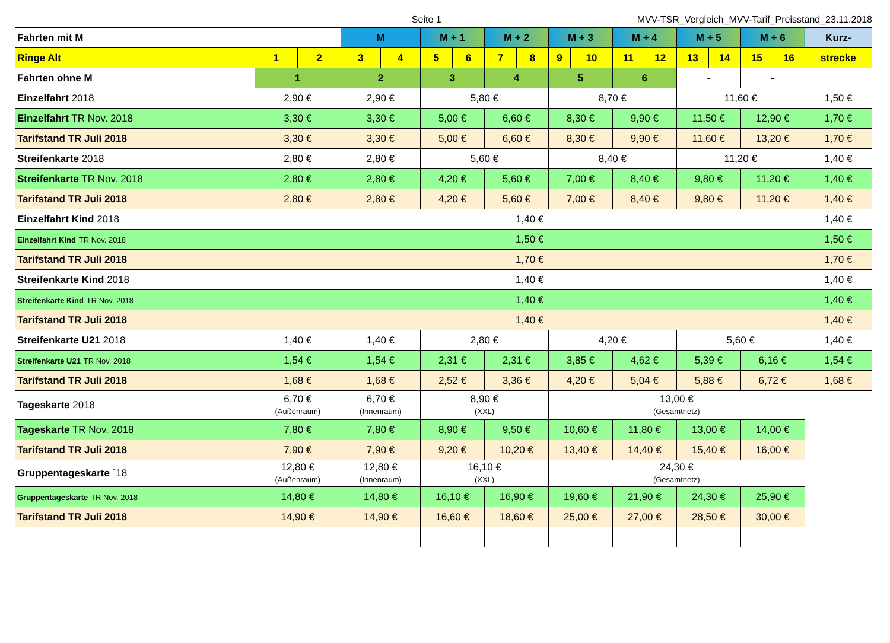Seite 1 MVV-TSR_Vergleich_MVV-Tarif_Preisstand_23.11.2018
| Fahrten mit M | | | M | | M + 1 | | M + 2 | | M + 3 | | M + 4 | | M + 5 | | M + 6 | | Kurz- |
| Ringe Alt | 1 | 2 | 3 | 4 | 5 | 6 | 7 | 8 | 9 | 10 | 11 | 12 | 13 | 14 | 15 | 16 | strecke |
| Fahrten ohne M | 1 | | 2 | | 3 | | 4 | | 5 | | 6 | | - | | - | | |
| Einzelfahrt 2018 | 2,90 € | | 2,90 € | | 5,80 € | | | | 8,70 € | | | | 11,60 € | | | | 1,50 € |
| Einzelfahrt TR Nov. 2018 | 3,30 € | | 3,30 € | | 5,00 € | | 6,60 € | | 8,30 € | | 9,90 € | | 11,50 € | | 12,90 € | | 1,70 € |
| Tarifstand TR Juli 2018 | 3,30 € | | 3,30 € | | 5,00 € | | 6,60 € | | 8,30 € | | 9,90 € | | 11,60 € | | 13,20 € | | 1,70 € |
| Streifenkarte 2018 | 2,80 € | | 2,80 € | | 5,60 € | | | | 8,40 € | | | | 11,20 € | | | | 1,40 € |
| Streifenkarte TR Nov. 2018 | 2,80 € | | 2,80 € | | 4,20 € | | 5,60 € | | 7,00 € | | 8,40 € | | 9,80 € | | 11,20 € | | 1,40 € |
| Tarifstand TR Juli 2018 | 2,80 € | | 2,80 € | | 4,20 € | | 5,60 € | | 7,00 € | | 8,40 € | | 9,80 € | | 11,20 € | | 1,40 € |
| Einzelfahrt Kind 2018 | 1,40 € | | | | | | | | | | | | | | | | 1,40 € |
| Einzelfahrt Kind TR Nov. 2018 | 1,50 € | | | | | | | | | | | | | | | | 1,50 € |
| Tarifstand TR Juli 2018 | 1,70 € | | | | | | | | | | | | | | | | 1,70 € |
| Streifenkarte Kind 2018 | 1,40 € | | | | | | | | | | | | | | | | 1,40 € |
| Streifenkarte Kind TR Nov. 2018 | 1,40 € | | | | | | | | | | | | | | | | 1,40 € |
| Tarifstand TR Juli 2018 | 1,40 € | | | | | | | | | | | | | | | | 1,40 € |
| Streifenkarte U21 2018 | 1,40 € | | 1,40 € | | 2,80 € | | | | 4,20 € | | | | 5,60 € | | | | 1,40 € |
| Streifenkarte U21 TR Nov. 2018 | 1,54 € | | 1,54 € | | 2,31 € | | 2,31 € | | 3,85 € | | 4,62 € | | 5,39 € | | 6,16 € | | 1,54 € |
| Tarifstand TR Juli 2018 | 1,68 € | | 1,68 € | | 2,52 € | | 3,36 € | | 4,20 € | | 5,04 € | | 5,88 € | | 6,72 € | | 1,68 € |
| Tageskarte 2018 | 6,70 € (Außenraum) | | 6,70 € (Innenraum) | | 8,90 € (XXL) | | | | 13,00 € (Gesamtnetz) | | | | | | | | |
| Tageskarte TR Nov. 2018 | 7,80 € | | 7,80 € | | 8,90 € | | 9,50 € | | 10,60 € | | 11,80 € | | 13,00 € | | 14,00 € | | |
| Tarifstand TR Juli 2018 | 7,90 € | | 7,90 € | | 9,20 € | | 10,20 € | | 13,40 € | | 14,40 € | | 15,40 € | | 16,00 € | | |
| Gruppentageskarte ´18 | 12,80 € (Außenraum) | | 12,80 € (Innenraum) | | 16,10 € (XXL) | | | | 24,30 € (Gesamtnetz) | | | | | | | | |
| Gruppentageskarte TR Nov. 2018 | 14,80 € | | 14,80 € | | 16,10 € | | 16,90 € | | 19,60 € | | 21,90 € | | 24,30 € | | 25,90 € | | |
| Tarifstand TR Juli 2018 | 14,90 € | | 14,90 € | | 16,60 € | | 18,60 € | | 25,00 € | | 27,00 € | | 28,50 € | | 30,00 € | | |